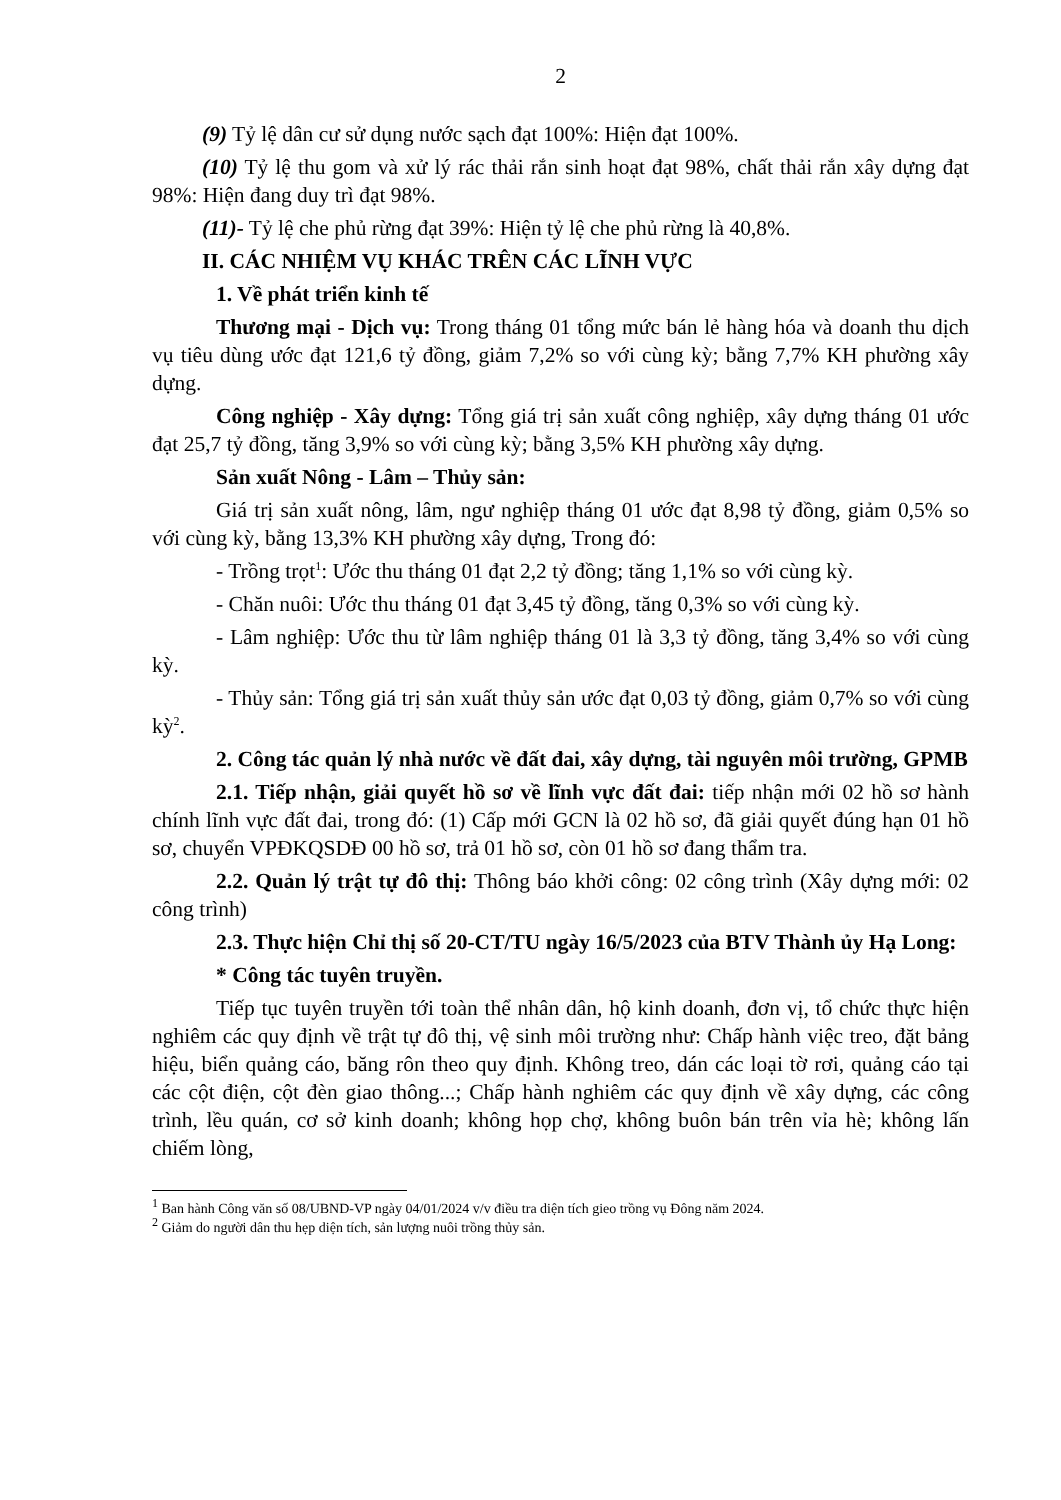2
(9) Tỷ lệ dân cư sử dụng nước sạch đạt 100%: Hiện đạt 100%.
(10) Tỷ lệ thu gom và xử lý rác thải rắn sinh hoạt đạt 98%, chất thải rắn xây dựng đạt 98%: Hiện đang duy trì đạt 98%.
(11)- Tỷ lệ che phủ rừng đạt 39%: Hiện tỷ lệ che phủ rừng là 40,8%.
II. CÁC NHIỆM VỤ KHÁC TRÊN CÁC LĨNH VỰC
1. Về phát triển kinh tế
Thương mại - Dịch vụ: Trong tháng 01 tổng mức bán lẻ hàng hóa và doanh thu dịch vụ tiêu dùng ước đạt 121,6 tỷ đồng, giảm 7,2% so với cùng kỳ; bằng 7,7% KH phường xây dựng.
Công nghiệp - Xây dựng: Tổng giá trị sản xuất công nghiệp, xây dựng tháng 01 ước đạt 25,7 tỷ đồng, tăng 3,9% so với cùng kỳ; bằng 3,5% KH phường xây dựng.
Sản xuất Nông - Lâm – Thủy sản:
Giá trị sản xuất nông, lâm, ngư nghiệp tháng 01 ước đạt 8,98 tỷ đồng, giảm 0,5% so với cùng kỳ, bằng 13,3% KH phường xây dựng, Trong đó:
- Trồng trọt<sup>1</sup>: Ước thu tháng 01 đạt 2,2 tỷ đồng; tăng 1,1% so với cùng kỳ.
- Chăn nuôi: Ước thu tháng 01 đạt 3,45 tỷ đồng, tăng 0,3% so với cùng kỳ.
- Lâm nghiệp: Ước thu từ lâm nghiệp tháng 01 là 3,3 tỷ đồng, tăng 3,4% so với cùng kỳ.
- Thủy sản: Tổng giá trị sản xuất thủy sản ước đạt 0,03 tỷ đồng, giảm 0,7% so với cùng kỳ<sup>2</sup>.
2. Công tác quản lý nhà nước về đất đai, xây dựng, tài nguyên môi trường, GPMB
2.1. Tiếp nhận, giải quyết hồ sơ về lĩnh vực đất đai: tiếp nhận mới 02 hồ sơ hành chính lĩnh vực đất đai, trong đó: (1) Cấp mới GCN là 02 hồ sơ, đã giải quyết đúng hạn 01 hồ sơ, chuyển VPĐKQSDĐ 00 hồ sơ, trả 01 hồ sơ, còn 01 hồ sơ đang thẩm tra.
2.2. Quản lý trật tự đô thị: Thông báo khởi công: 02 công trình (Xây dựng mới: 02 công trình)
2.3. Thực hiện Chỉ thị số 20-CT/TU ngày 16/5/2023 của BTV Thành ủy Hạ Long:
* Công tác tuyên truyền.
Tiếp tục tuyên truyền tới toàn thể nhân dân, hộ kinh doanh, đơn vị, tổ chức thực hiện nghiêm các quy định về trật tự đô thị, vệ sinh môi trường như: Chấp hành việc treo, đặt bảng hiệu, biển quảng cáo, băng rôn theo quy định. Không treo, dán các loại tờ rơi, quảng cáo tại các cột điện, cột đèn giao thông...; Chấp hành nghiêm các quy định về xây dựng, các công trình, lều quán, cơ sở kinh doanh; không họp chợ, không buôn bán trên vỉa hè; không lấn chiếm lòng,
<sup>1</sup> Ban hành Công văn số 08/UBND-VP ngày 04/01/2024 v/v điều tra diện tích gieo trồng vụ Đông năm 2024.
<sup>2</sup> Giảm do người dân thu hẹp diện tích, sản lượng nuôi trồng thủy sản.